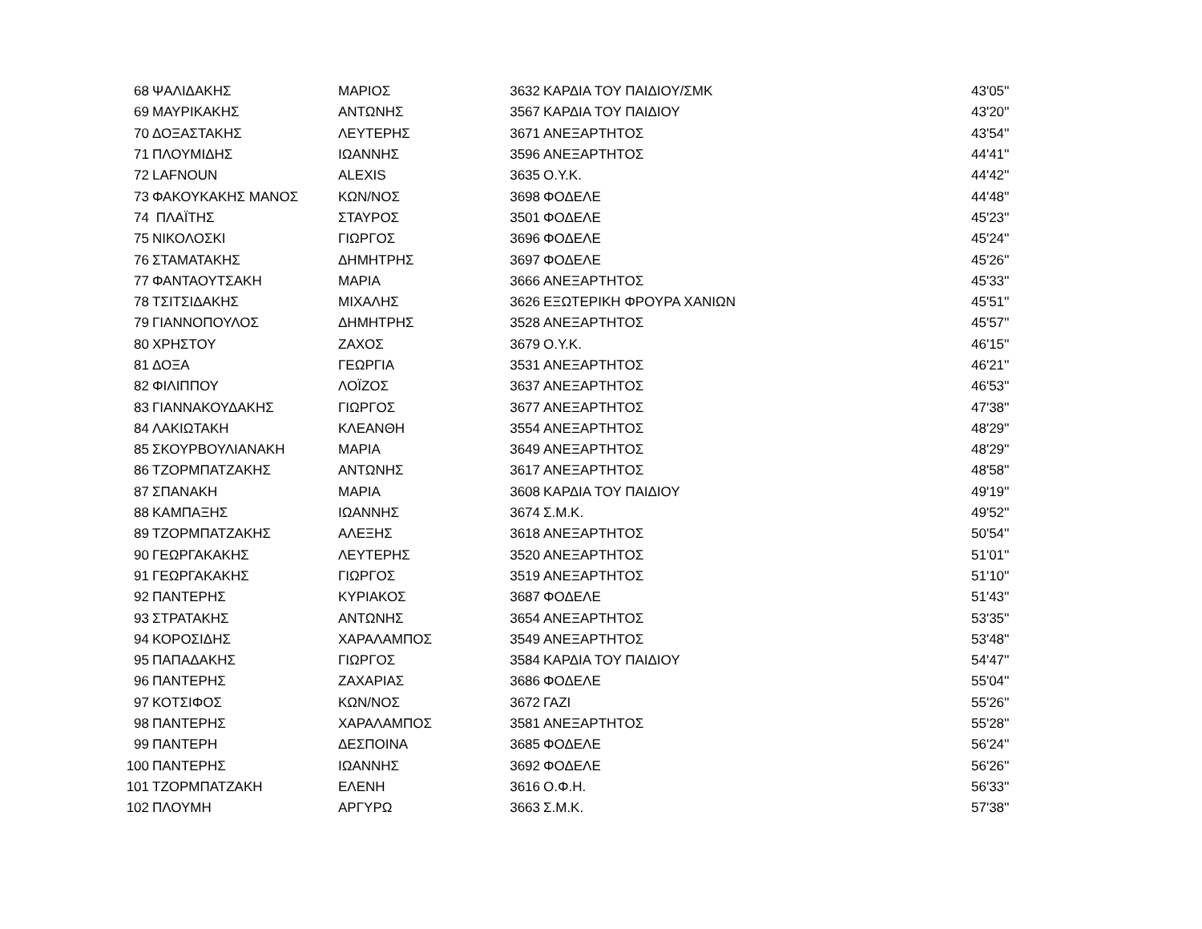| 68 | ΨΑΛΙΔΑΚΗΣ | ΜΑΡΙΟΣ | 3632 | ΚΑΡΔΙΑ ΤΟΥ ΠΑΙΔΙΟΥ/ΣΜΚ | 43'05'' |
| 69 | ΜΑΥΡΙΚΑΚΗΣ | ΑΝΤΩΝΗΣ | 3567 | ΚΑΡΔΙΑ ΤΟΥ ΠΑΙΔΙΟΥ | 43'20'' |
| 70 | ΔΟΞΑΣΤΑΚΗΣ | ΛΕΥΤΕΡΗΣ | 3671 | ΑΝΕΞΑΡΤΗΤΟΣ | 43'54'' |
| 71 | ΠΛΟΥΜΙΔΗΣ | ΙΩΑΝΝΗΣ | 3596 | ΑΝΕΞΑΡΤΗΤΟΣ | 44'41'' |
| 72 | LAFNOUN | ALEXIS | 3635 | Ο.Υ.Κ. | 44'42'' |
| 73 | ΦΑΚΟΥΚΑΚΗΣ ΜΑΝΟΣ | ΚΩΝ/ΝΟΣ | 3698 | ΦΟΔΕΛΕ | 44'48'' |
| 74 | ΠΛΑΪΤΗΣ | ΣΤΑΥΡΟΣ | 3501 | ΦΟΔΕΛΕ | 45'23'' |
| 75 | ΝΙΚΟΛΟΣΚΙ | ΓΙΩΡΓΟΣ | 3696 | ΦΟΔΕΛΕ | 45'24'' |
| 76 | ΣΤΑΜΑΤΑΚΗΣ | ΔΗΜΗΤΡΗΣ | 3697 | ΦΟΔΕΛΕ | 45'26'' |
| 77 | ΦΑΝΤΑΟΥΤΣΑΚΗ | ΜΑΡΙΑ | 3666 | ΑΝΕΞΑΡΤΗΤΟΣ | 45'33'' |
| 78 | ΤΣΙΤΣΙΔΑΚΗΣ | ΜΙΧΑΛΗΣ | 3626 | ΕΞΩΤΕΡΙΚΗ ΦΡΟΥΡΑ ΧΑΝΙΩΝ | 45'51'' |
| 79 | ΓΙΑΝΝΟΠΟΥΛΟΣ | ΔΗΜΗΤΡΗΣ | 3528 | ΑΝΕΞΑΡΤΗΤΟΣ | 45'57'' |
| 80 | ΧΡΗΣΤΟΥ | ΖΑΧΟΣ | 3679 | Ο.Υ.Κ. | 46'15'' |
| 81 | ΔΟΞΑ | ΓΕΩΡΓΙΑ | 3531 | ΑΝΕΞΑΡΤΗΤΟΣ | 46'21'' |
| 82 | ΦΙΛΙΠΠΟΥ | ΛΟΪΖΟΣ | 3637 | ΑΝΕΞΑΡΤΗΤΟΣ | 46'53'' |
| 83 | ΓΙΑΝΝΑΚΟΥΔΑΚΗΣ | ΓΙΩΡΓΟΣ | 3677 | ΑΝΕΞΑΡΤΗΤΟΣ | 47'38'' |
| 84 | ΛΑΚΙΩΤΑΚΗ | ΚΛΕΑΝΘΗ | 3554 | ΑΝΕΞΑΡΤΗΤΟΣ | 48'29'' |
| 85 | ΣΚΟΥΡΒΟΥΛΙΑΝΑΚΗ | ΜΑΡΙΑ | 3649 | ΑΝΕΞΑΡΤΗΤΟΣ | 48'29'' |
| 86 | ΤΖΟΡΜΠΑΤΖΑΚΗΣ | ΑΝΤΩΝΗΣ | 3617 | ΑΝΕΞΑΡΤΗΤΟΣ | 48'58'' |
| 87 | ΣΠΑΝΑΚΗ | ΜΑΡΙΑ | 3608 | ΚΑΡΔΙΑ ΤΟΥ ΠΑΙΔΙΟΥ | 49'19'' |
| 88 | ΚΑΜΠΑΞΗΣ | ΙΩΑΝΝΗΣ | 3674 | Σ.Μ.Κ. | 49'52'' |
| 89 | ΤΖΟΡΜΠΑΤΖΑΚΗΣ | ΑΛΕΞΗΣ | 3618 | ΑΝΕΞΑΡΤΗΤΟΣ | 50'54'' |
| 90 | ΓΕΩΡΓΑΚΑΚΗΣ | ΛΕΥΤΕΡΗΣ | 3520 | ΑΝΕΞΑΡΤΗΤΟΣ | 51'01'' |
| 91 | ΓΕΩΡΓΑΚΑΚΗΣ | ΓΙΩΡΓΟΣ | 3519 | ΑΝΕΞΑΡΤΗΤΟΣ | 51'10'' |
| 92 | ΠΑΝΤΕΡΗΣ | ΚΥΡΙΑΚΟΣ | 3687 | ΦΟΔΕΛΕ | 51'43'' |
| 93 | ΣΤΡΑΤΑΚΗΣ | ΑΝΤΩΝΗΣ | 3654 | ΑΝΕΞΑΡΤΗΤΟΣ | 53'35'' |
| 94 | ΚΟΡΟΣΙΔΗΣ | ΧΑΡΑΛΑΜΠΟΣ | 3549 | ΑΝΕΞΑΡΤΗΤΟΣ | 53'48'' |
| 95 | ΠΑΠΑΔΑΚΗΣ | ΓΙΩΡΓΟΣ | 3584 | ΚΑΡΔΙΑ ΤΟΥ ΠΑΙΔΙΟΥ | 54'47'' |
| 96 | ΠΑΝΤΕΡΗΣ | ΖΑΧΑΡΙΑΣ | 3686 | ΦΟΔΕΛΕ | 55'04'' |
| 97 | ΚΟΤΣΙΦΟΣ | ΚΩΝ/ΝΟΣ | 3672 | ΓΑΖΙ | 55'26'' |
| 98 | ΠΑΝΤΕΡΗΣ | ΧΑΡΑΛΑΜΠΟΣ | 3581 | ΑΝΕΞΑΡΤΗΤΟΣ | 55'28'' |
| 99 | ΠΑΝΤΕΡΗ | ΔΕΣΠΟΙΝΑ | 3685 | ΦΟΔΕΛΕ | 56'24'' |
| 100 | ΠΑΝΤΕΡΗΣ | ΙΩΑΝΝΗΣ | 3692 | ΦΟΔΕΛΕ | 56'26'' |
| 101 | ΤΖΟΡΜΠΑΤΖΑΚΗ | ΕΛΕΝΗ | 3616 | Ο.Φ.Η. | 56'33'' |
| 102 | ΠΛΟΥΜΗ | ΑΡΓΥΡΩ | 3663 | Σ.Μ.Κ. | 57'38'' |